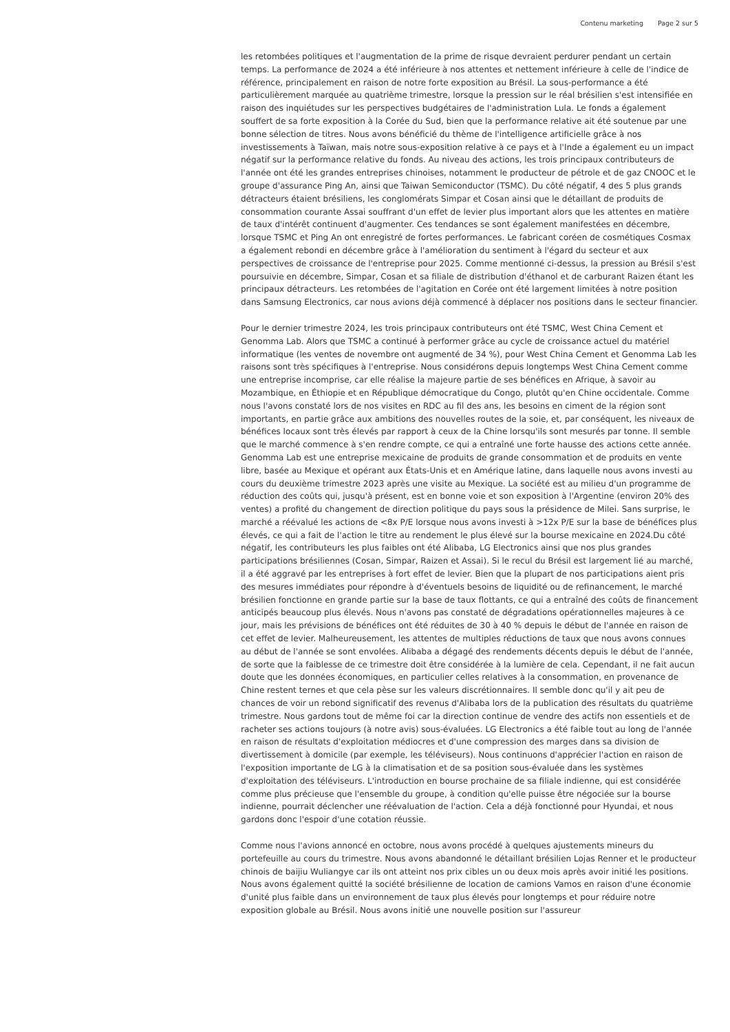Contenu marketing Page 2 sur 5
les retombées politiques et l'augmentation de la prime de risque devraient perdurer pendant un certain temps. La performance de 2024 a été inférieure à nos attentes et nettement inférieure à celle de l'indice de référence, principalement en raison de notre forte exposition au Brésil. La sous-performance a été particulièrement marquée au quatrième trimestre, lorsque la pression sur le réal brésilien s'est intensifiée en raison des inquiétudes sur les perspectives budgétaires de l'administration Lula. Le fonds a également souffert de sa forte exposition à la Corée du Sud, bien que la performance relative ait été soutenue par une bonne sélection de titres. Nous avons bénéficié du thème de l'intelligence artificielle grâce à nos investissements à Taïwan, mais notre sous-exposition relative à ce pays et à l'Inde a également eu un impact négatif sur la performance relative du fonds. Au niveau des actions, les trois principaux contributeurs de l'année ont été les grandes entreprises chinoises, notamment le producteur de pétrole et de gaz CNOOC et le groupe d'assurance Ping An, ainsi que Taiwan Semiconductor (TSMC). Du côté négatif, 4 des 5 plus grands détracteurs étaient brésiliens, les conglomérats Simpar et Cosan ainsi que le détaillant de produits de consommation courante Assai souffrant d'un effet de levier plus important alors que les attentes en matière de taux d'intérêt continuent d'augmenter. Ces tendances se sont également manifestées en décembre, lorsque TSMC et Ping An ont enregistré de fortes performances. Le fabricant coréen de cosmétiques Cosmax a également rebondi en décembre grâce à l'amélioration du sentiment à l'égard du secteur et aux perspectives de croissance de l'entreprise pour 2025. Comme mentionné ci-dessus, la pression au Brésil s'est poursuivie en décembre, Simpar, Cosan et sa filiale de distribution d'éthanol et de carburant Raizen étant les principaux détracteurs. Les retombées de l'agitation en Corée ont été largement limitées à notre position dans Samsung Electronics, car nous avions déjà commencé à déplacer nos positions dans le secteur financier.
Pour le dernier trimestre 2024, les trois principaux contributeurs ont été TSMC, West China Cement et Genomma Lab. Alors que TSMC a continué à performer grâce au cycle de croissance actuel du matériel informatique (les ventes de novembre ont augmenté de 34 %), pour West China Cement et Genomma Lab les raisons sont très spécifiques à l'entreprise. Nous considérons depuis longtemps West China Cement comme une entreprise incomprise, car elle réalise la majeure partie de ses bénéfices en Afrique, à savoir au Mozambique, en Éthiopie et en République démocratique du Congo, plutôt qu'en Chine occidentale. Comme nous l'avons constaté lors de nos visites en RDC au fil des ans, les besoins en ciment de la région sont importants, en partie grâce aux ambitions des nouvelles routes de la soie, et, par conséquent, les niveaux de bénéfices locaux sont très élevés par rapport à ceux de la Chine lorsqu'ils sont mesurés par tonne. Il semble que le marché commence à s'en rendre compte, ce qui a entraîné une forte hausse des actions cette année. Genomma Lab est une entreprise mexicaine de produits de grande consommation et de produits en vente libre, basée au Mexique et opérant aux États-Unis et en Amérique latine, dans laquelle nous avons investi au cours du deuxième trimestre 2023 après une visite au Mexique. La société est au milieu d'un programme de réduction des coûts qui, jusqu'à présent, est en bonne voie et son exposition à l'Argentine (environ 20% des ventes) a profité du changement de direction politique du pays sous la présidence de Milei. Sans surprise, le marché a réévalué les actions de <8x P/E lorsque nous avons investi à >12x P/E sur la base de bénéfices plus élevés, ce qui a fait de l'action le titre au rendement le plus élevé sur la bourse mexicaine en 2024.Du côté négatif, les contributeurs les plus faibles ont été Alibaba, LG Electronics ainsi que nos plus grandes participations brésiliennes (Cosan, Simpar, Raizen et Assai). Si le recul du Brésil est largement lié au marché, il a été aggravé par les entreprises à fort effet de levier. Bien que la plupart de nos participations aient pris des mesures immédiates pour répondre à d'éventuels besoins de liquidité ou de refinancement, le marché brésilien fonctionne en grande partie sur la base de taux flottants, ce qui a entraîné des coûts de financement anticipés beaucoup plus élevés. Nous n'avons pas constaté de dégradations opérationnelles majeures à ce jour, mais les prévisions de bénéfices ont été réduites de 30 à 40 % depuis le début de l'année en raison de cet effet de levier. Malheureusement, les attentes de multiples réductions de taux que nous avons connues au début de l'année se sont envolées. Alibaba a dégagé des rendements décents depuis le début de l'année, de sorte que la faiblesse de ce trimestre doit être considérée à la lumière de cela. Cependant, il ne fait aucun doute que les données économiques, en particulier celles relatives à la consommation, en provenance de Chine restent ternes et que cela pèse sur les valeurs discrétionnaires. Il semble donc qu'il y ait peu de chances de voir un rebond significatif des revenus d'Alibaba lors de la publication des résultats du quatrième trimestre. Nous gardons tout de même foi car la direction continue de vendre des actifs non essentiels et de racheter ses actions toujours (à notre avis) sous-évaluées. LG Electronics a été faible tout au long de l'année en raison de résultats d'exploitation médiocres et d'une compression des marges dans sa division de divertissement à domicile (par exemple, les téléviseurs). Nous continuons d'apprécier l'action en raison de l'exposition importante de LG à la climatisation et de sa position sous-évaluée dans les systèmes d'exploitation des téléviseurs. L'introduction en bourse prochaine de sa filiale indienne, qui est considérée comme plus précieuse que l'ensemble du groupe, à condition qu'elle puisse être négociée sur la bourse indienne, pourrait déclencher une réévaluation de l'action. Cela a déjà fonctionné pour Hyundai, et nous gardons donc l'espoir d'une cotation réussie.
Comme nous l'avions annoncé en octobre, nous avons procédé à quelques ajustements mineurs du portefeuille au cours du trimestre. Nous avons abandonné le détaillant brésilien Lojas Renner et le producteur chinois de baijiu Wuliangye car ils ont atteint nos prix cibles un ou deux mois après avoir initié les positions. Nous avons également quitté la société brésilienne de location de camions Vamos en raison d'une économie d'unité plus faible dans un environnement de taux plus élevés pour longtemps et pour réduire notre exposition globale au Brésil. Nous avons initié une nouvelle position sur l'assureur